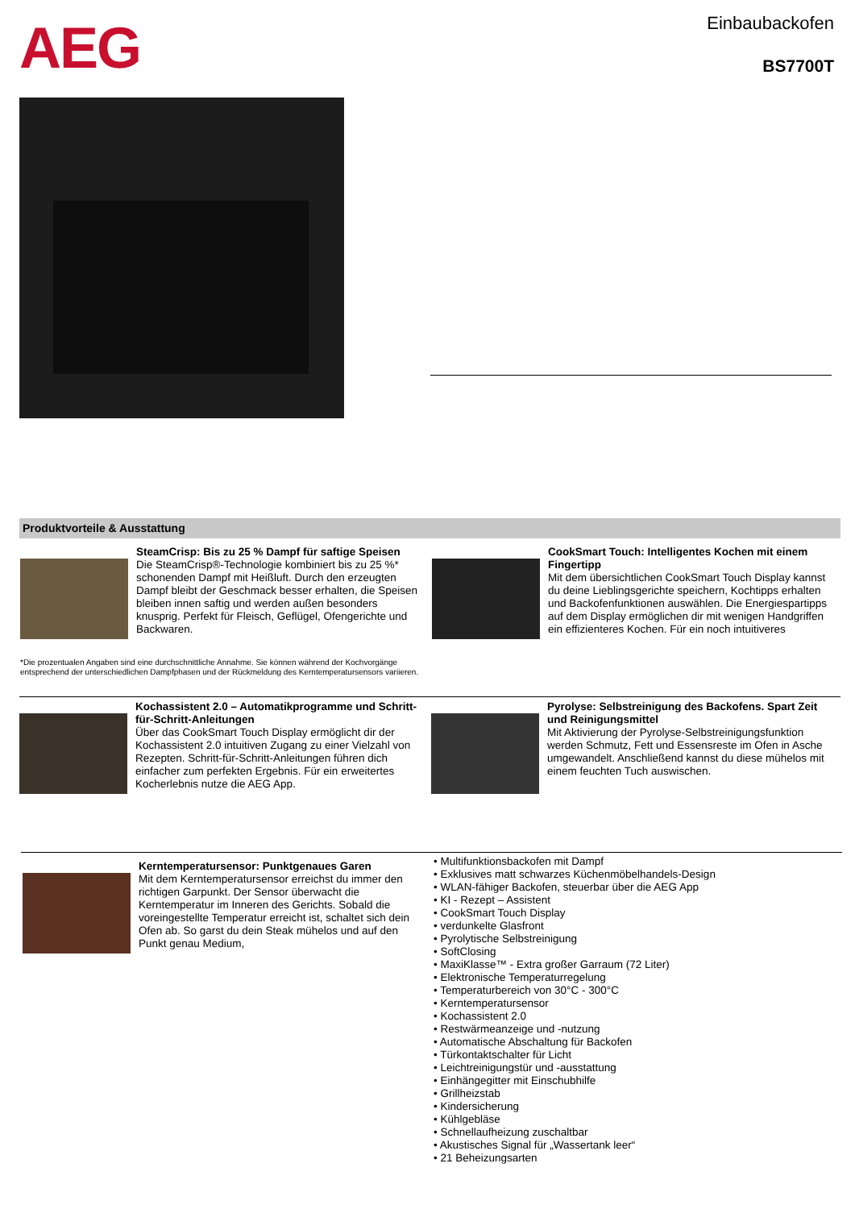AEG Einbaubackofen
BS7700T
Produktvorteile & Ausstattung
SteamCrisp: Bis zu 25 % Dampf für saftige Speisen
Die SteamCrisp®-Technologie kombiniert bis zu 25 %* schonenden Dampf mit Heißluft. Durch den erzeugten Dampf bleibt der Geschmack besser erhalten, die Speisen bleiben innen saftig und werden außen besonders knusprig. Perfekt für Fleisch, Geflügel, Ofengerichte und Backwaren.
CookSmart Touch: Intelligentes Kochen mit einem Fingertipp
Mit dem übersichtlichen CookSmart Touch Display kannst du deine Lieblingsgerichte speichern, Kochtipps erhalten und Backofenfunktionen auswählen. Die Energiespartipps auf dem Display ermöglichen dir mit wenigen Handgriffen ein effizienteres Kochen. Für ein noch intuitiveres
*Die prozentualen Angaben sind eine durchschnittliche Annahme. Sie können während der Kochvorgänge entsprechend der unterschiedlichen Dampfphasen und der Rückmeldung des Kerntemperatursensors variieren.
Kochassistent 2.0 – Automatikprogramme und Schritt-für-Schritt-Anleitungen
Über das CookSmart Touch Display ermöglicht dir der Kochassistent 2.0 intuitiven Zugang zu einer Vielzahl von Rezepten. Schritt-für-Schritt-Anleitungen führen dich einfacher zum perfekten Ergebnis. Für ein erweitertes Kocherlebnis nutze die AEG App.
Pyrolyse: Selbstreinigung des Backofens. Spart Zeit und Reinigungsmittel
Mit Aktivierung der Pyrolyse-Selbstreinigungsfunktion werden Schmutz, Fett und Essensreste im Ofen in Asche umgewandelt. Anschließend kannst du diese mühelos mit einem feuchten Tuch auswischen.
Kerntemperatursensor: Punktgenaues Garen
Mit dem Kerntemperatursensor erreichst du immer den richtigen Garpunkt. Der Sensor überwacht die Kerntemperatur im Inneren des Gerichts. Sobald die voreingestellte Temperatur erreicht ist, schaltet sich dein Ofen ab. So garst du dein Steak mühelos und auf den Punkt genau Medium,
• Multifunktionsbackofen mit Dampf
• Exklusives matt schwarzes Küchenmöbelhandels-Design
• WLAN-fähiger Backofen, steuerbar über die AEG App
• KI - Rezept – Assistent
• CookSmart Touch Display
• verdunkelte Glasfront
• Pyrolytische Selbstreinigung
• SoftClosing
• MaxiKlasse™ - Extra großer Garraum (72 Liter)
• Elektronische Temperaturregelung
• Temperaturbereich von 30°C - 300°C
• Kerntemperatursensor
• Kochassistent 2.0
• Restwärmeanzeige und -nutzung
• Automatische Abschaltung für Backofen
• Türkontaktschalter für Licht
• Leichtreinigungstür und -ausstattung
• Einhängegitter mit Einschubhilfe
• Grillheizstab
• Kindersicherung
• Kühlgebläse
• Schnellaufheizung zuschaltbar
• Akustisches Signal für „Wassertank leer“
• 21 Beheizungsarten